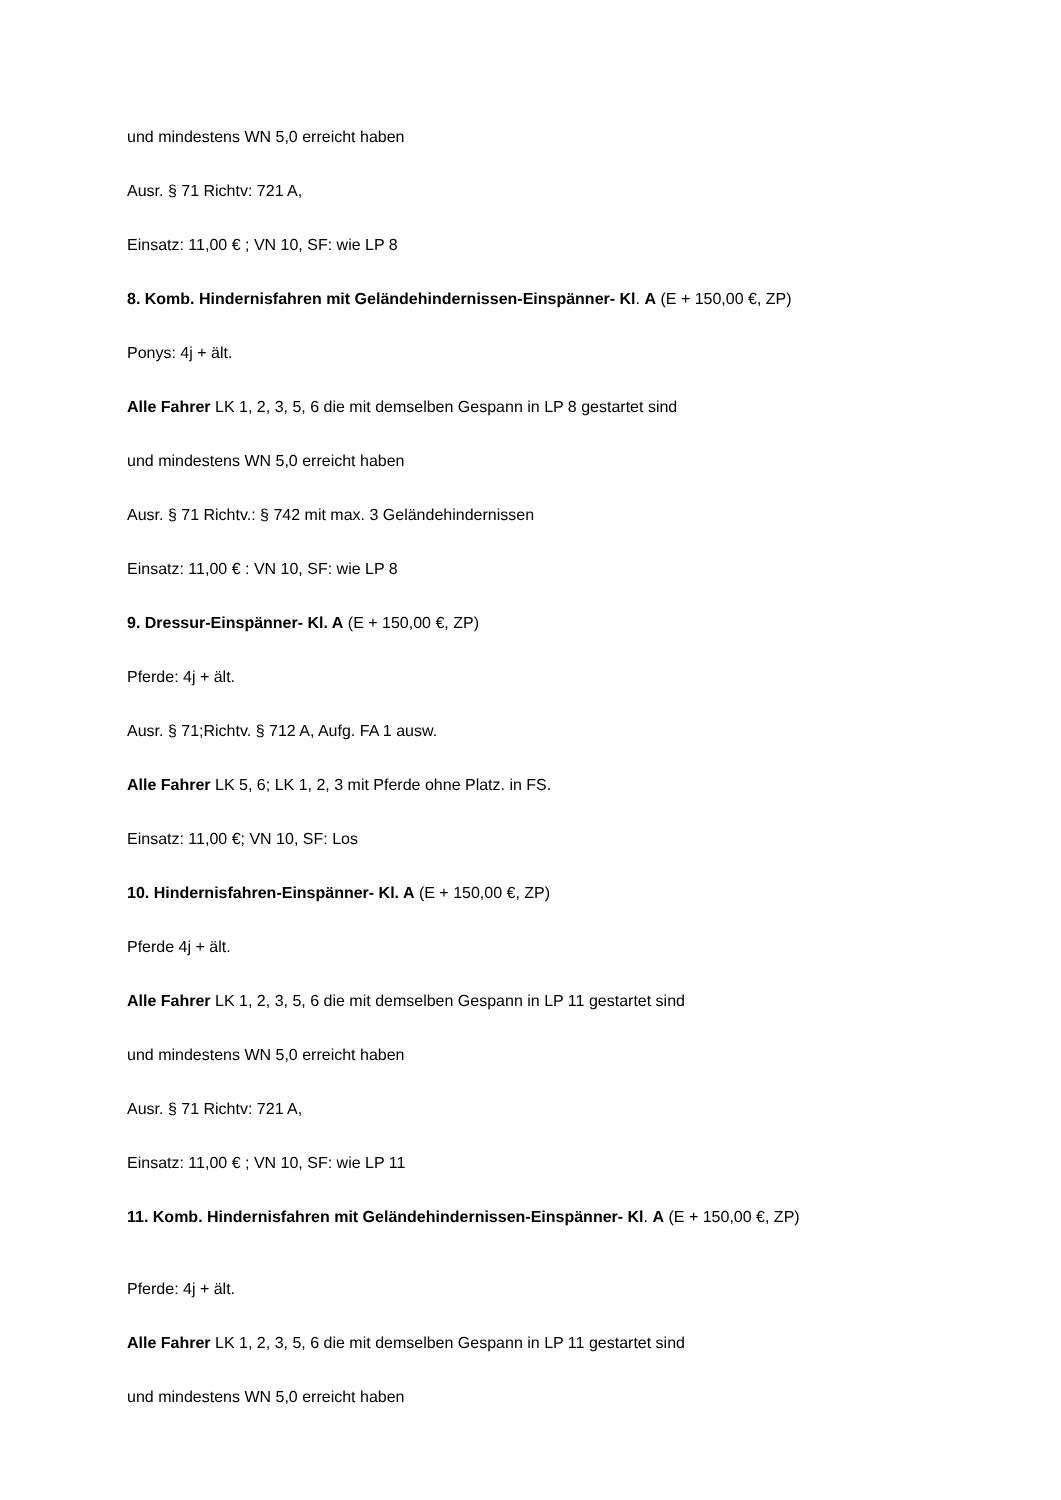und mindestens WN 5,0 erreicht haben
Ausr. § 71 Richtv: 721 A,
Einsatz: 11,00 € ; VN 10, SF: wie LP 8
8. Komb. Hindernisfahren mit Geländehindernissen-Einspänner- Kl. A (E + 150,00 €, ZP)
Ponys: 4j + ält.
Alle Fahrer LK 1, 2, 3, 5, 6 die mit demselben Gespann in LP 8 gestartet sind
und mindestens WN 5,0 erreicht haben
Ausr. § 71 Richtv.: § 742 mit max. 3 Geländehindernissen
Einsatz: 11,00 € : VN 10, SF: wie LP 8
9. Dressur-Einspänner- Kl. A (E + 150,00 €, ZP)
Pferde: 4j + ält.
Ausr. § 71;Richtv. § 712 A, Aufg. FA 1 ausw.
Alle Fahrer LK 5, 6; LK 1, 2, 3 mit Pferde ohne Platz. in FS.
Einsatz: 11,00 €; VN 10, SF: Los
10. Hindernisfahren-Einspänner- Kl. A (E + 150,00 €, ZP)
Pferde 4j + ält.
Alle Fahrer LK 1, 2, 3, 5, 6 die mit demselben Gespann in LP 11 gestartet sind
und mindestens WN 5,0 erreicht haben
Ausr. § 71 Richtv: 721 A,
Einsatz: 11,00 € ; VN 10, SF: wie LP 11
11. Komb. Hindernisfahren mit Geländehindernissen-Einspänner- Kl. A (E + 150,00 €, ZP)
Pferde: 4j + ält.
Alle Fahrer LK 1, 2, 3, 5, 6 die mit demselben Gespann in LP 11 gestartet sind
und mindestens WN 5,0 erreicht haben